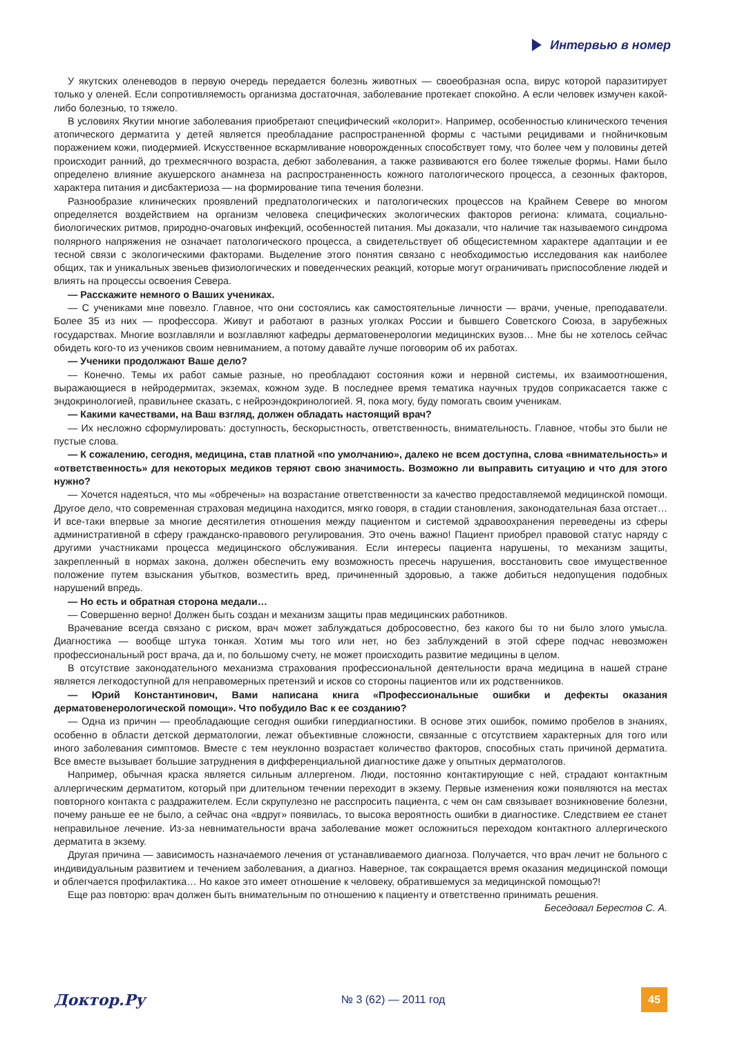Интервью в номер
У якутских оленеводов в первую очередь передается болезнь животных — своеобразная оспа, вирус которой паразитирует только у оленей. Если сопротивляемость организма достаточная, заболевание протекает спокойно. А если человек измучен какой-либо болезнью, то тяжело.
В условиях Якутии многие заболевания приобретают специфический «колорит». Например, особенностью клинического течения атопического дерматита у детей является преобладание распространенной формы с частыми рецидивами и гнойничковым поражением кожи, пиодермией. Искусственное вскармливание новорожденных способствует тому, что более чем у половины детей происходит ранний, до трехмесячного возраста, дебют заболевания, а также развиваются его более тяжелые формы. Нами было определено влияние акушерского анамнеза на распространенность кожного патологического процесса, а сезонных факторов, характера питания и дисбактериоза — на формирование типа течения болезни.
Разнообразие клинических проявлений предпатологических и патологических процессов на Крайнем Севере во многом определяется воздействием на организм человека специфических экологических факторов региона: климата, социально-биологических ритмов, природно-очаговых инфекций, особенностей питания. Мы доказали, что наличие так называемого синдрома полярного напряжения не означает патологического процесса, а свидетельствует об общесистемном характере адаптации и ее тесной связи с экологическими факторами. Выделение этого понятия связано с необходимостью исследования как наиболее общих, так и уникальных звеньев физиологических и поведенческих реакций, которые могут ограничивать приспособление людей и влиять на процессы освоения Севера.
— Расскажите немного о Ваших учениках.
— С учениками мне повезло. Главное, что они состоялись как самостоятельные личности — врачи, ученые, преподаватели. Более 35 из них — профессора. Живут и работают в разных уголках России и бывшего Советского Союза, в зарубежных государствах. Многие возглавляли и возглавляют кафедры дерматовенерологии медицинских вузов… Мне бы не хотелось сейчас обидеть кого-то из учеников своим невниманием, а потому давайте лучше поговорим об их работах.
— Ученики продолжают Ваше дело?
— Конечно. Темы их работ самые разные, но преобладают состояния кожи и нервной системы, их взаимоотношения, выражающиеся в нейродермитах, экземах, кожном зуде. В последнее время тематика научных трудов соприкасается также с эндокринологией, правильнее сказать, с нейроэндокринологией. Я, пока могу, буду помогать своим ученикам.
— Какими качествами, на Ваш взгляд, должен обладать настоящий врач?
— Их несложно сформулировать: доступность, бескорыстность, ответственность, внимательность. Главное, чтобы это были не пустые слова.
— К сожалению, сегодня, медицина, став платной «по умолчанию», далеко не всем доступна, слова «внимательность» и «ответственность» для некоторых медиков теряют свою значимость. Возможно ли выправить ситуацию и что для этого нужно?
— Хочется надеяться, что мы «обречены» на возрастание ответственности за качество предоставляемой медицинской помощи. Другое дело, что современная страховая медицина находится, мягко говоря, в стадии становления, законодательная база отстает… И все-таки впервые за многие десятилетия отношения между пациентом и системой здравоохранения переведены из сферы административной в сферу гражданско-правового регулирования. Это очень важно! Пациент приобрел правовой статус наряду с другими участниками процесса медицинского обслуживания. Если интересы пациента нарушены, то механизм защиты, закрепленный в нормах закона, должен обеспечить ему возможность пресечь нарушения, восстановить свое имущественное положение путем взыскания убытков, возместить вред, причиненный здоровью, а также добиться недопущения подобных нарушений впредь.
— Но есть и обратная сторона медали…
— Совершенно верно! Должен быть создан и механизм защиты прав медицинских работников.
Врачевание всегда связано с риском, врач может заблуждаться добросовестно, без какого бы то ни было злого умысла. Диагностика — вообще штука тонкая. Хотим мы того или нет, но без заблуждений в этой сфере подчас невозможен профессиональный рост врача, да и, по большому счету, не может происходить развитие медицины в целом.
В отсутствие законодательного механизма страхования профессиональной деятельности врача медицина в нашей стране является легкодоступной для неправомерных претензий и исков со стороны пациентов или их родственников.
— Юрий Константинович, Вами написана книга «Профессиональные ошибки и дефекты оказания дерматовенерологической помощи». Что побудило Вас к ее созданию?
— Одна из причин — преобладающие сегодня ошибки гипердиагностики. В основе этих ошибок, помимо пробелов в знаниях, особенно в области детской дерматологии, лежат объективные сложности, связанные с отсутствием характерных для того или иного заболевания симптомов. Вместе с тем неуклонно возрастает количество факторов, способных стать причиной дерматита. Все вместе вызывает большие затруднения в дифференциальной диагностике даже у опытных дерматологов.
Например, обычная краска является сильным аллергеном. Люди, постоянно контактирующие с ней, страдают контактным аллергическим дерматитом, который при длительном течении переходит в экзему. Первые изменения кожи появляются на местах повторного контакта с раздражителем. Если скрупулезно не расспросить пациента, с чем он сам связывает возникновение болезни, почему раньше ее не было, а сейчас она «вдруг» появилась, то высока вероятность ошибки в диагностике. Следствием ее станет неправильное лечение. Из-за невнимательности врача заболевание может осложниться переходом контактного аллергического дерматита в экзему.
Другая причина — зависимость назначаемого лечения от устанавливаемого диагноза. Получается, что врач лечит не больного с индивидуальным развитием и течением заболевания, а диагноз. Наверное, так сокращается время оказания медицинской помощи и облегчается профилактика… Но какое это имеет отношение к человеку, обратившемуся за медицинской помощью?!
Еще раз повторю: врач должен быть внимательным по отношению к пациенту и ответственно принимать решения.
Беседовал Берестов С. А.
Доктор.Ру
№ 3 (62) — 2011 год
45